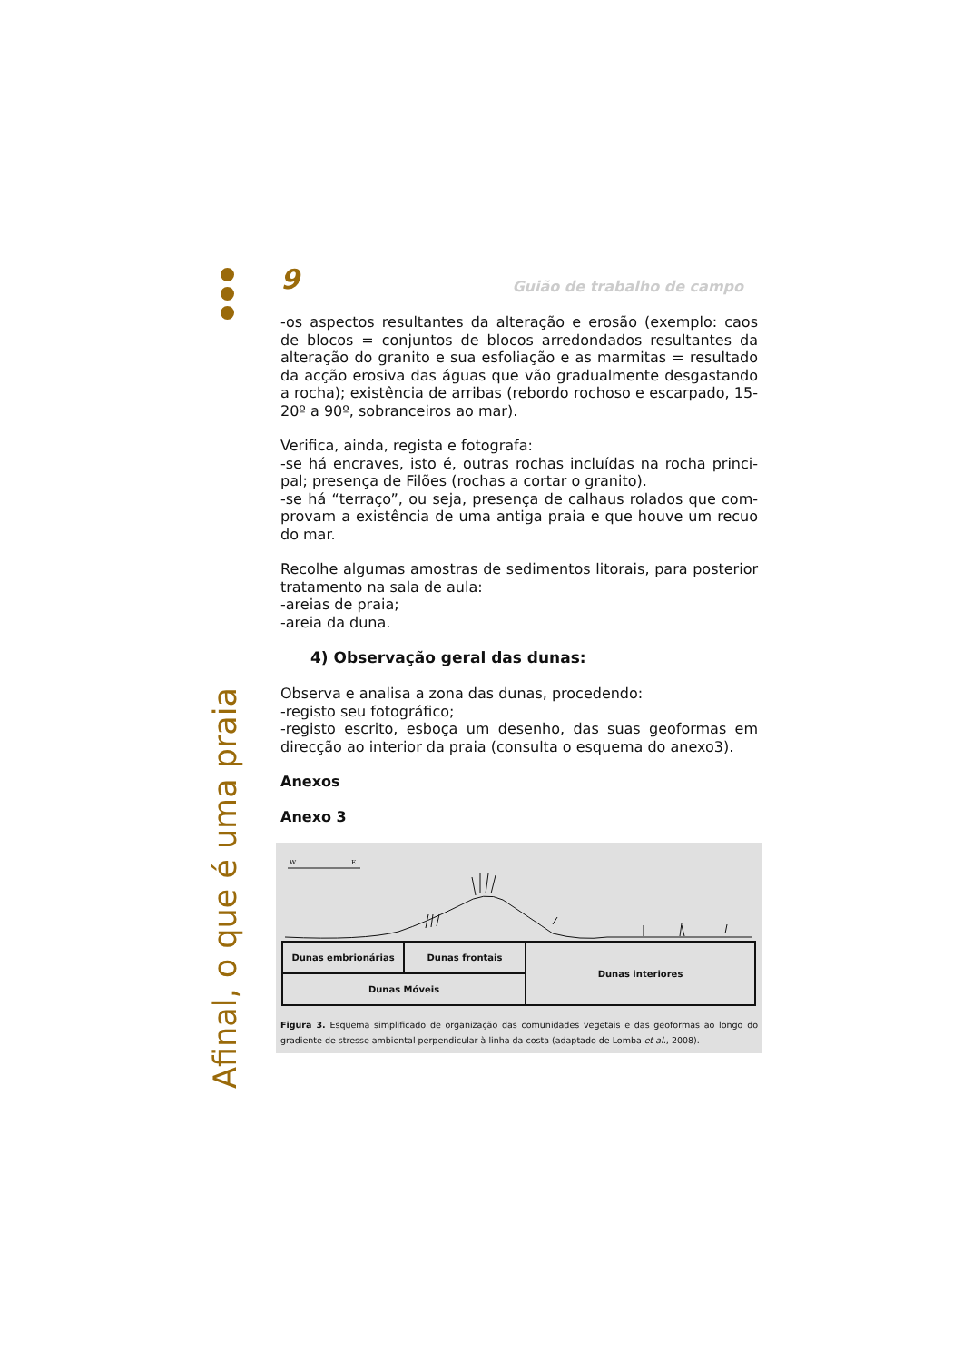Afinal, o que é uma praia
9 Guião de trabalho de campo
-os aspectos resultantes da alteração e erosão (exemplo: caos de blocos = conjuntos de blocos arredondados resultantes da alteração do granito e sua esfoliação e as marmitas = resultado da acção erosiva das águas que vão gradualmente desgastando a rocha); existência de arribas (rebordo rochoso e escarpado, 15-20º a 90º, sobranceiros ao mar).
Verifica, ainda, regista e fotografa:
-se há encraves, isto é, outras rochas incluídas na rocha princi-pal; presença de Filões (rochas a cortar o granito).
-se há “terraço”, ou seja, presença de calhaus rolados que com-provam a existência de uma antiga praia e que houve um recuo do mar.
Recolhe algumas amostras de sedimentos litorais, para posterior tratamento na sala de aula:
-areias de praia;
-areia da duna.
4) Observação geral das dunas:
Observa e analisa a zona das dunas, procedendo:
-registo seu fotográfico;
-registo escrito, esboça um desenho, das suas geoformas em direcção ao interior da praia (consulta o esquema do anexo3).
Anexos
Anexo 3
W
E
| Dunas embrionárias | Dunas frontais | Dunas interiores |
| Dunas Móveis | | |
Figura 3. Esquema simplificado de organização das comunidades vegetais e das geoformas ao longo do gradiente de stresse ambiental perpendicular à linha da costa (adaptado de Lomba et al., 2008).